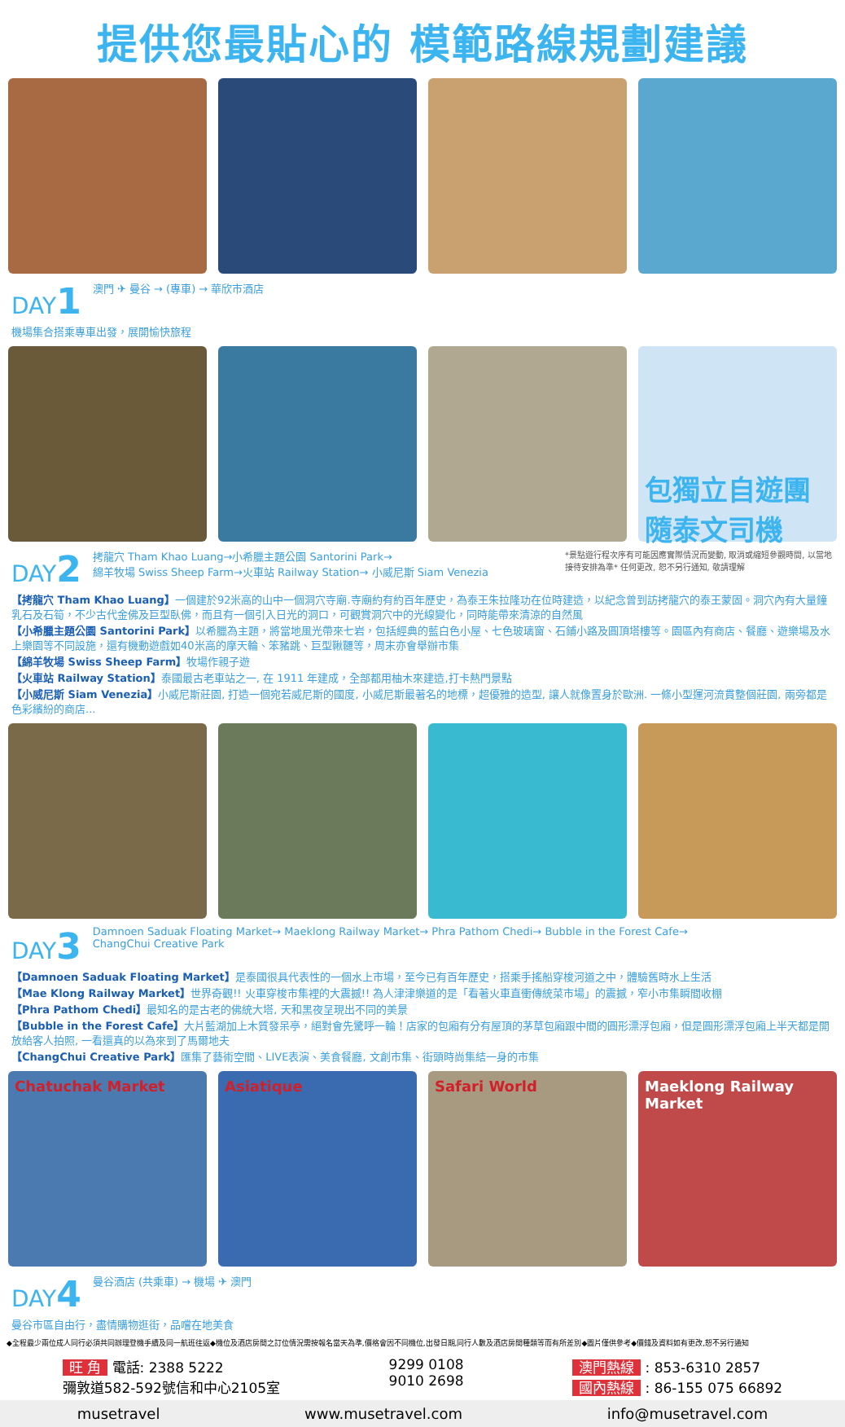提供您最貼心的 模範路線規劃建議
DAY1
澳門 ✈ 曼谷 → (專車) → 華欣市酒店
機場集合搭乘專車出發，展開愉快旅程
包獨立自遊團
隨泰文司機
DAY2
拷龍穴 Tham Khao Luang→小希臘主題公園 Santorini Park→
綿羊牧場 Swiss Sheep Farm→火車站 Railway Station→ 小威尼斯 Siam Venezia
*景點遊行程次序有可能因應實際情況而變動, 取消或縮短參觀時間, 以當地接待安排為準* 任何更改, 恕不另行通知, 敬請理解
【拷龍穴 Tham Khao Luang】一個建於92米高的山中一個洞穴寺廟.寺廟約有約百年歷史，為泰王朱拉隆功在位時建造，以紀念曾到訪拷龍穴的泰王蒙固。洞穴內有大量鐘乳石及石筍，不少古代金佛及巨型臥佛，而且有一個引入日光的洞口，可觀賞洞穴中的光線變化，同時能帶來清涼的自然風
【小希臘主題公園 Santorini Park】以希臘為主題，將當地風光帶來七岩，包括經典的藍白色小屋、七色玻璃窗、石鋪小路及圓頂塔樓等。園區內有商店、餐廳、遊樂場及水上樂園等不同設施，還有機動遊戲如40米高的摩天輪、笨豬跳、巨型鞦韆等，周末亦會舉辦市集
【綿羊牧場 Swiss Sheep Farm】牧場作親子遊
【火車站 Railway Station】泰國最古老車站之一, 在 1911 年建成，全部都用柚木來建造,打卡熱門景點
【小威尼斯 Siam Venezia】小威尼斯莊園, 打造一個宛若威尼斯的國度, 小威尼斯最著名的地標，超優雅的造型, 讓人就像置身於歐洲. 一條小型運河流貫整個莊園, 兩旁都是色彩繽紛的商店...
DAY3
Damnoen Saduak Floating Market→ Maeklong Railway Market→ Phra Pathom Chedi→ Bubble in the Forest Cafe→
ChangChui Creative Park
【Damnoen Saduak Floating Market】是泰國很具代表性的一個水上市場，至今已有百年歷史，搭乘手搖船穿梭河道之中，體驗舊時水上生活
【Mae Klong Railway Market】世界奇觀!! 火車穿梭市集裡的大震撼!! 為人津津樂道的是「看著火車直衝傳統菜市場」的震撼，窄小市集瞬間收棚
【Phra Pathom Chedi】最知名的是古老的佛統大塔, 天和黑夜呈現出不同的美景
【Bubble in the Forest Cafe】大片藍湖加上木質發呆亭，絕對會先驚呼一輪！店家的包廂有分有屋頂的茅草包廂跟中間的圓形漂浮包廂，但是圓形漂浮包廂上半天都是開放給客人拍照, 一看還真的以為來到了馬爾地夫
【ChangChui Creative Park】匯集了藝術空間、LIVE表演、美食餐廳, 文創市集、街頭時尚集結一身的市集
Chatuchak Market Asiatique Safari World Maeklong Railway Market
DAY4
曼谷酒店 (共乘車) → 機場 ✈ 澳門
曼谷市區自由行，盡情購物逛街，品嚐在地美食
◆全程最少兩位成人同行必須共同辦理登機手續及同一航班往返◆機位及酒店房間之訂位情況需按報名當天為準,價格會因不同機位,出發日期,同行人數及酒店房間種類等而有所差別◆圖片僅供參考◆價錢及資料如有更改,恕不另行通知
旺 角 電話: 2388 5222
彌敦道582-592號信和中心2105室
9299 0108
9010 2698
澳門熱線 : 853-6310 2857
國內熱線 : 86-155 075 66892
musetravel www.musetravel.com info@musetravel.com